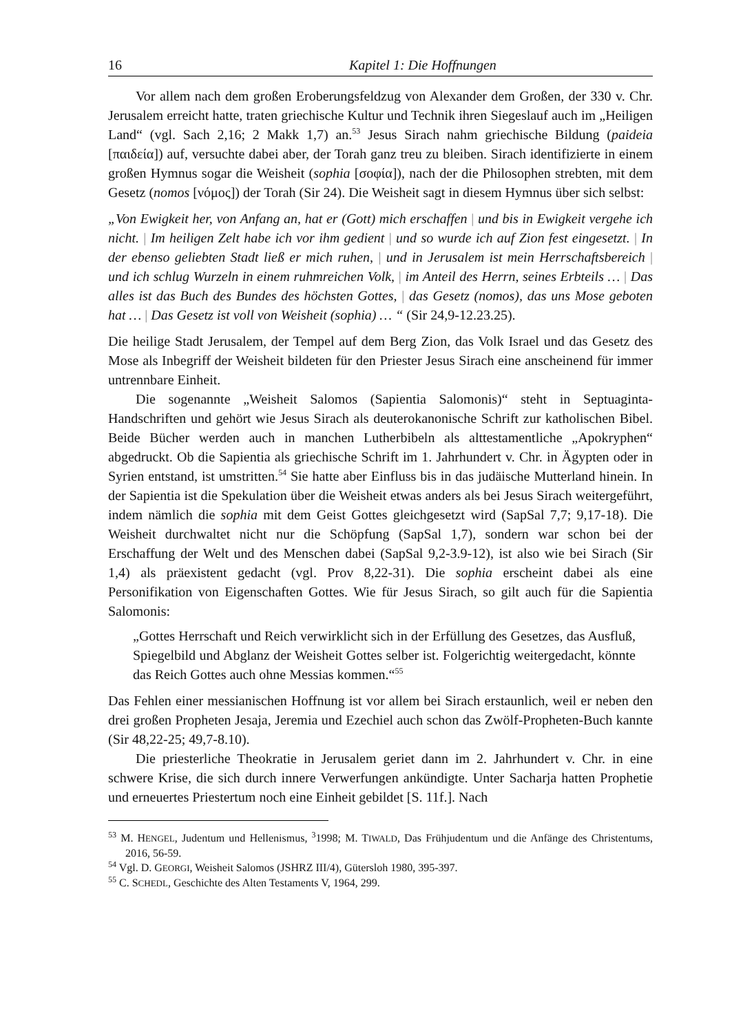16 Kapitel 1: Die Hoffnungen
Vor allem nach dem großen Eroberungsfeldzug von Alexander dem Großen, der 330 v. Chr. Jerusalem erreicht hatte, traten griechische Kultur und Technik ihren Siegeslauf auch im „Heiligen Land“ (vgl. Sach 2,16; 2 Makk 1,7) an.<sup>53</sup> Jesus Sirach nahm griechische Bildung (paideia [παιδεία]) auf, versuchte dabei aber, der Torah ganz treu zu bleiben. Sirach identifizierte in einem großen Hymnus sogar die Weisheit (sophia [σοφία]), nach der die Philosophen strebten, mit dem Gesetz (nomos [νόμος]) der Torah (Sir 24). Die Weisheit sagt in diesem Hymnus über sich selbst:
„Von Ewigkeit her, von Anfang an, hat er (Gott) mich erschaffen | und bis in Ewigkeit vergehe ich nicht. | Im heiligen Zelt habe ich vor ihm gedient | und so wurde ich auf Zion fest eingesetzt. | In der ebenso geliebten Stadt ließ er mich ruhen, | und in Jerusalem ist mein Herrschaftsbereich | und ich schlug Wurzeln in einem ruhmreichen Volk, | im Anteil des Herrn, seines Erbteils … | Das alles ist das Buch des Bundes des höchsten Gottes, | das Gesetz (nomos), das uns Mose geboten hat … | Das Gesetz ist voll von Weisheit (sophia) … “ (Sir 24,9-12.23.25).
Die heilige Stadt Jerusalem, der Tempel auf dem Berg Zion, das Volk Israel und das Gesetz des Mose als Inbegriff der Weisheit bildeten für den Priester Jesus Sirach eine anscheinend für immer untrennbare Einheit.
Die sogenannte „Weisheit Salomos (Sapientia Salomonis)“ steht in Septuaginta-Handschriften und gehört wie Jesus Sirach als deuterokanonische Schrift zur katholischen Bibel. Beide Bücher werden auch in manchen Lutherbibeln als alttestamentliche „Apokryphen“ abgedruckt. Ob die Sapientia als griechische Schrift im 1. Jahrhundert v. Chr. in Ägypten oder in Syrien entstand, ist umstritten.<sup>54</sup> Sie hatte aber Einfluss bis in das judäische Mutterland hinein. In der Sapientia ist die Spekulation über die Weisheit etwas anders als bei Jesus Sirach weitergeführt, indem nämlich die sophia mit dem Geist Gottes gleichgesetzt wird (SapSal 7,7; 9,17-18). Die Weisheit durchwaltet nicht nur die Schöpfung (SapSal 1,7), sondern war schon bei der Erschaffung der Welt und des Menschen dabei (SapSal 9,2-3.9-12), ist also wie bei Sirach (Sir 1,4) als präexistent gedacht (vgl. Prov 8,22-31). Die sophia erscheint dabei als eine Personifikation von Eigenschaften Gottes. Wie für Jesus Sirach, so gilt auch für die Sapientia Salomonis:
„Gottes Herrschaft und Reich verwirklicht sich in der Erfüllung des Gesetzes, das Ausfluß, Spiegelbild und Abglanz der Weisheit Gottes selber ist. Folgerichtig weitergedacht, könnte das Reich Gottes auch ohne Messias kommen.“<sup>55</sup>
Das Fehlen einer messianischen Hoffnung ist vor allem bei Sirach erstaunlich, weil er neben den drei großen Propheten Jesaja, Jeremia und Ezechiel auch schon das Zwölf-Propheten-Buch kannte (Sir 48,22-25; 49,7-8.10).
Die priesterliche Theokratie in Jerusalem geriet dann im 2. Jahrhundert v. Chr. in eine schwere Krise, die sich durch innere Verwerfungen ankündigte. Unter Sacharja hatten Prophetie und erneuertes Priestertum noch eine Einheit gebildet [S. 11f.]. Nach
<sup>53</sup> M. HENGEL, Judentum und Hellenismus, <sup>3</sup>1998; M. TIWALD, Das Frühjudentum und die Anfänge des Christentums, 2016, 56-59.
<sup>54</sup> Vgl. D. GEORGI, Weisheit Salomos (JSHRZ III/4), Gütersloh 1980, 395-397.
<sup>55</sup> C. SCHEDL, Geschichte des Alten Testaments V, 1964, 299.